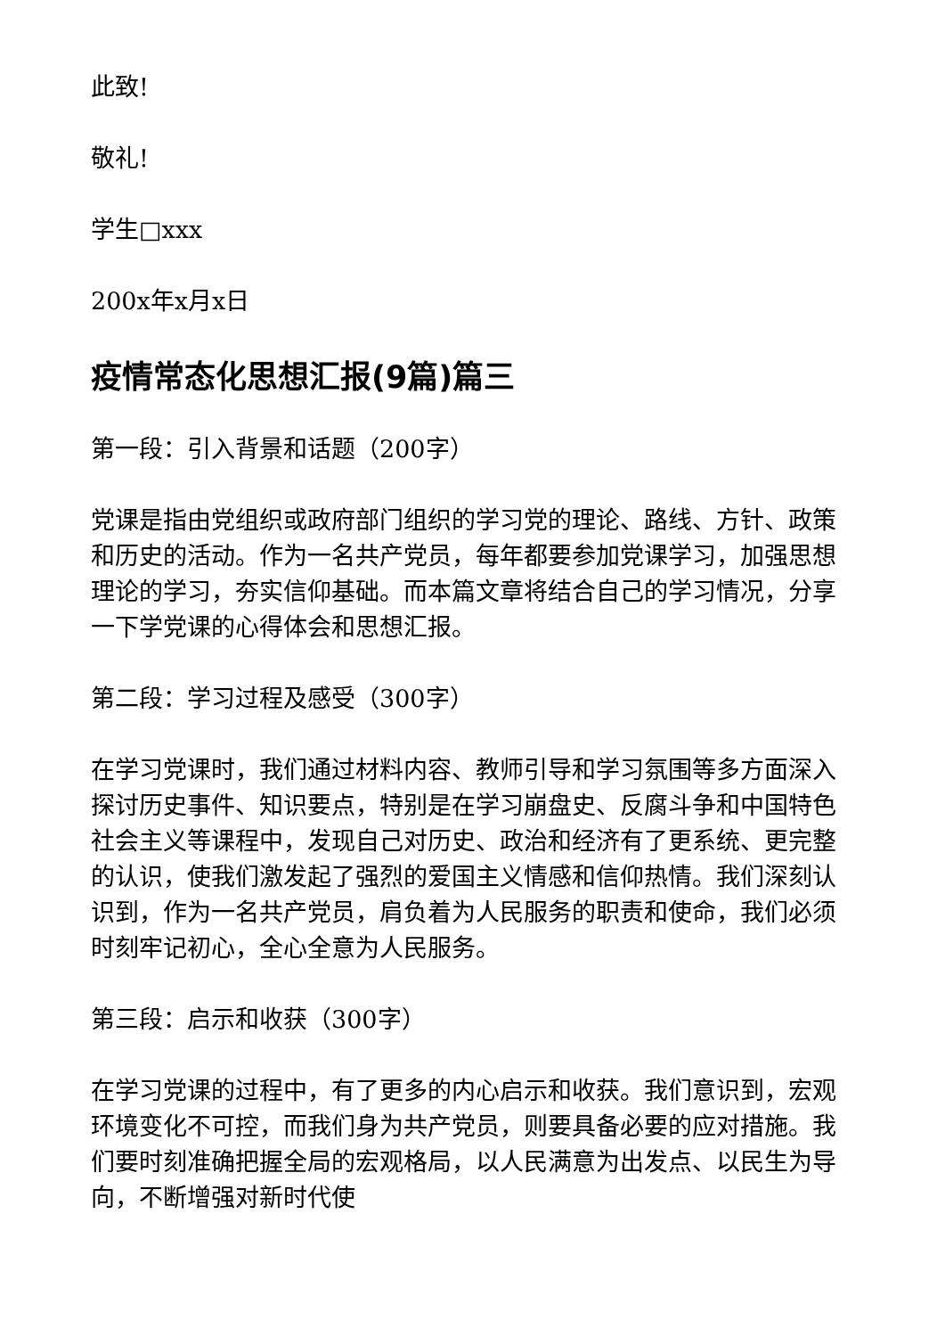此致!
敬礼!
学生□xxx
200x年x月x日
疫情常态化思想汇报(9篇)篇三
第一段：引入背景和话题（200字）
党课是指由党组织或政府部门组织的学习党的理论、路线、方针、政策和历史的活动。作为一名共产党员，每年都要参加党课学习，加强思想理论的学习，夯实信仰基础。而本篇文章将结合自己的学习情况，分享一下学党课的心得体会和思想汇报。
第二段：学习过程及感受（300字）
在学习党课时，我们通过材料内容、教师引导和学习氛围等多方面深入探讨历史事件、知识要点，特别是在学习崩盘史、反腐斗争和中国特色社会主义等课程中，发现自己对历史、政治和经济有了更系统、更完整的认识，使我们激发起了强烈的爱国主义情感和信仰热情。我们深刻认识到，作为一名共产党员，肩负着为人民服务的职责和使命，我们必须时刻牢记初心，全心全意为人民服务。
第三段：启示和收获（300字）
在学习党课的过程中，有了更多的内心启示和收获。我们意识到，宏观环境变化不可控，而我们身为共产党员，则要具备必要的应对措施。我们要时刻准确把握全局的宏观格局，以人民满意为出发点、以民生为导向，不断增强对新时代使